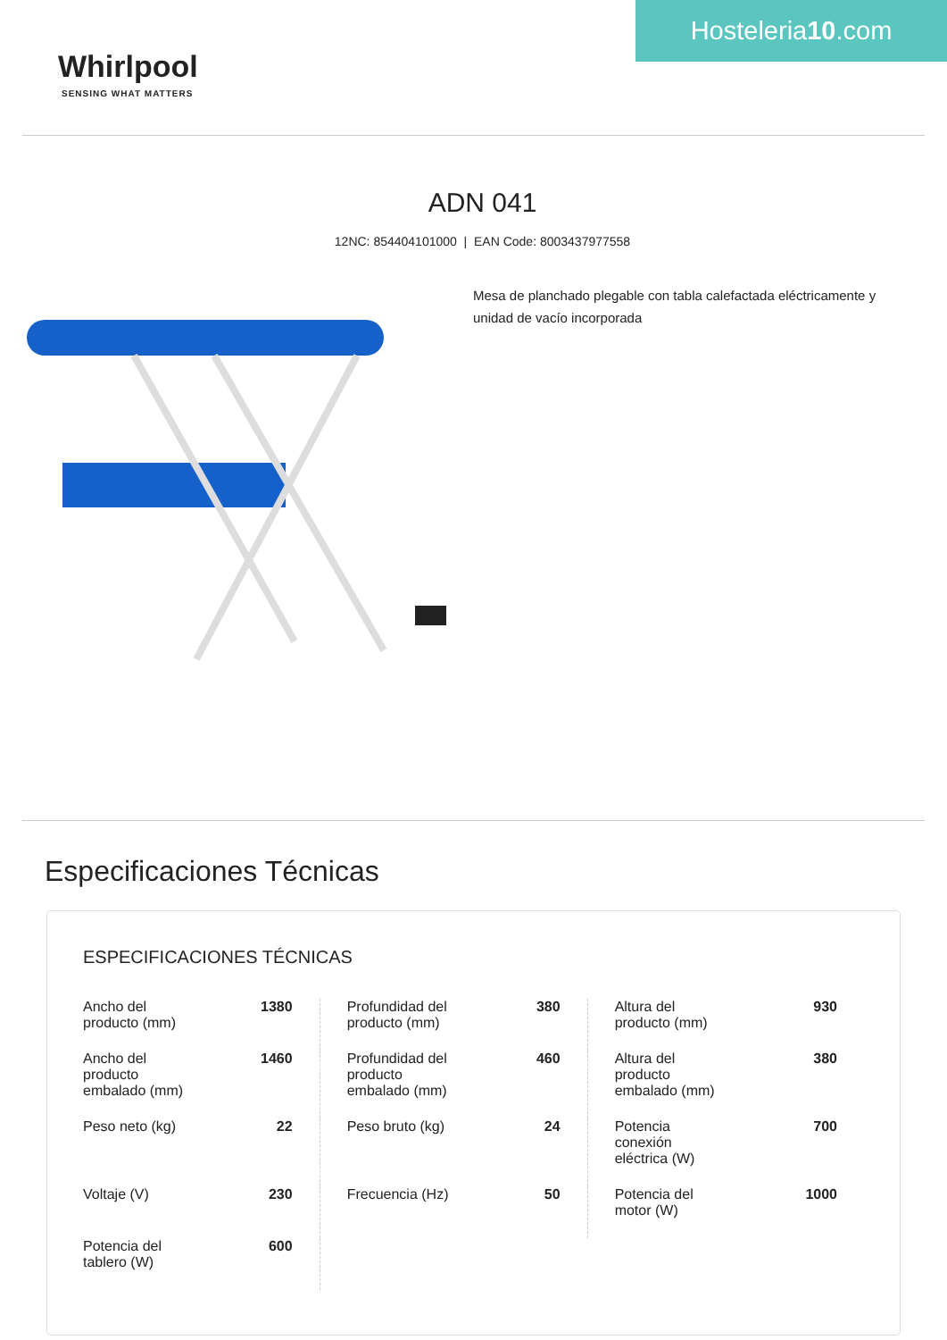Whirlpool
SENSING WHAT MATTERS
Hosteleria10.com
ADN 041
12NC: 854404101000 | EAN Code: 8003437977558
Mesa de planchado plegable con tabla calefactada eléctricamente y unidad de vacío incorporada
Especificaciones Técnicas
ESPECIFICACIONES TÉCNICAS
| Ancho del producto (mm) | 1380 | Profundidad del producto (mm) | 380 | Altura del producto (mm) | 930 |
| Ancho del producto embalado (mm) | 1460 | Profundidad del producto embalado (mm) | 460 | Altura del producto embalado (mm) | 380 |
| Peso neto (kg) | 22 | Peso bruto (kg) | 24 | Potencia conexión eléctrica (W) | 700 |
| Voltaje (V) | 230 | Frecuencia (Hz) | 50 | Potencia del motor (W) | 1000 |
| Potencia del tablero (W) | 600 | | | | |